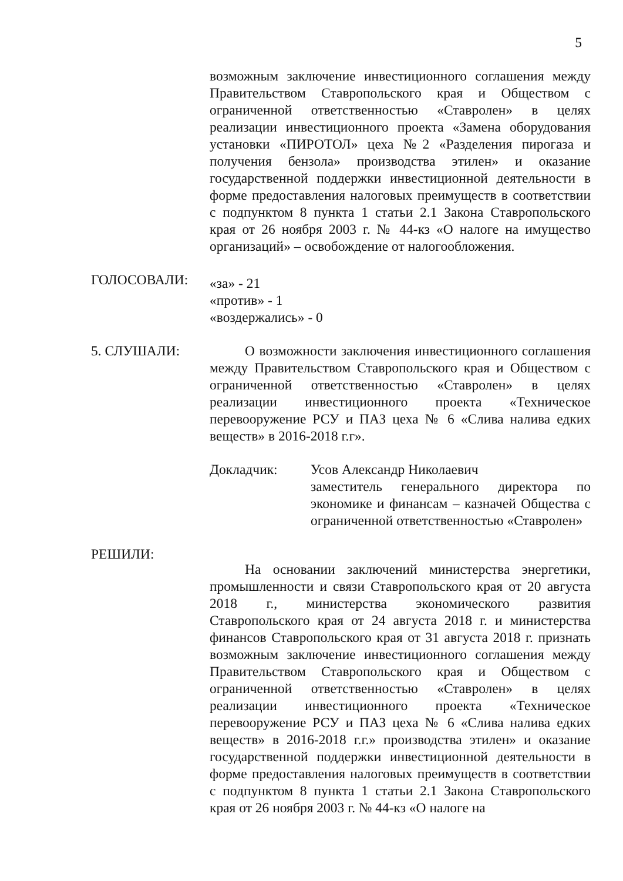5
возможным заключение инвестиционного соглашения между Правительством Ставропольского края и Обществом с ограниченной ответственностью «Ставролен» в целях реализации инвестиционного проекта «Замена оборудования установки «ПИРОТОЛ» цеха №2 «Разделения пирогаза и получения бензола» производства этилен» и оказание государственной поддержки инвестиционной деятельности в форме предоставления налоговых преимуществ в соответствии с подпунктом 8 пункта 1 статьи 2.1 Закона Ставропольского края от 26 ноября 2003 г. № 44-кз «О налоге на имущество организаций» – освобождение от налогообложения.
ГОЛОСОВАЛИ:
«за» - 21
«против» - 1
«воздержались» - 0
5. СЛУШАЛИ: О возможности заключения инвестиционного соглашения между Правительством Ставропольского края и Обществом с ограниченной ответственностью «Ставролен» в целях реализации инвестиционного проекта «Техническое перевооружение РСУ и ПАЗ цеха № 6 «Слива налива едких веществ» в 2016-2018 г.г».
Докладчик: Усов Александр Николаевич
заместитель генерального директора по экономике и финансам – казначей Общества с ограниченной ответственностью «Ставролен»
РЕШИЛИ:
На основании заключений министерства энергетики, промышленности и связи Ставропольского края от 20 августа 2018 г., министерства экономического развития Ставропольского края от 24 августа 2018 г. и министерства финансов Ставропольского края от 31 августа 2018 г. признать возможным заключение инвестиционного соглашения между Правительством Ставропольского края и Обществом с ограниченной ответственностью «Ставролен» в целях реализации инвестиционного проекта «Техническое перевооружение РСУ и ПАЗ цеха № 6 «Слива налива едких веществ» в 2016-2018 г.г.» производства этилен» и оказание государственной поддержки инвестиционной деятельности в форме предоставления налоговых преимуществ в соответствии с подпунктом 8 пункта 1 статьи 2.1 Закона Ставропольского края от 26 ноября 2003 г. № 44-кз «О налоге на